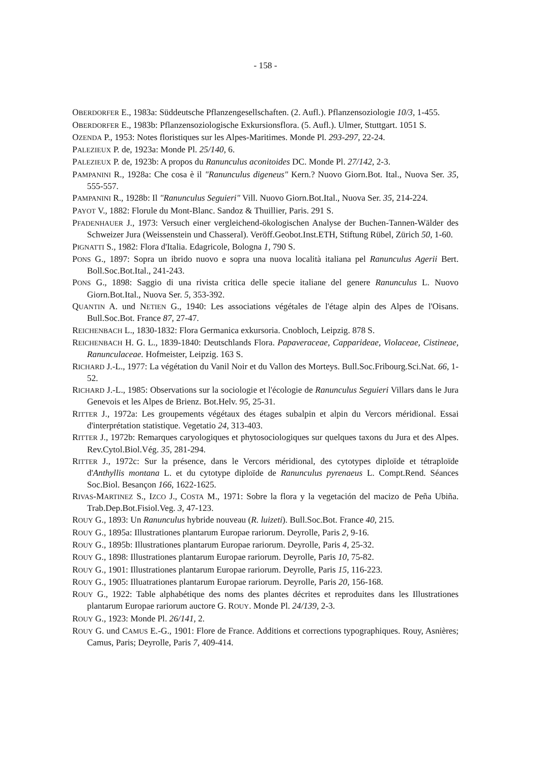- 158 -
OBERDORFER E., 1983a: Süddeutsche Pflanzengesellschaften. (2. Aufl.). Pflanzensoziologie 10/3, 1-455.
OBERDORFER E., 1983b: Pflanzensoziologische Exkursionsflora. (5. Aufl.). Ulmer, Stuttgart. 1051 S.
OZENDA P., 1953: Notes floristiques sur les Alpes-Maritimes. Monde Pl. 293-297, 22-24.
PALEZIEUX P. de, 1923a: Monde Pl. 25/140, 6.
PALEZIEUX P. de, 1923b: A propos du Ranunculus aconitoides DC. Monde Pl. 27/142, 2-3.
PAMPANINI R., 1928a: Che cosa è il "Ranunculus digeneus" Kern.? Nuovo Giorn.Bot. Ital., Nuova Ser. 35, 555-557.
PAMPANINI R., 1928b: Il "Ranunculus Seguieri" Vill. Nuovo Giorn.Bot.Ital., Nuova Ser. 35, 214-224.
PAYOT V., 1882: Florule du Mont-Blanc. Sandoz & Thuillier, Paris. 291 S.
PFADENHAUER J., 1973: Versuch einer vergleichend-ökologischen Analyse der Buchen-Tannen-Wälder des Schweizer Jura (Weissenstein und Chasseral). Veröff.Geobot.Inst.ETH, Stiftung Rübel, Zürich 50, 1-60.
PIGNATTI S., 1982: Flora d'Italia. Edagricole, Bologna 1, 790 S.
PONS G., 1897: Sopra un ibrido nuovo e sopra una nuova località italiana pel Ranunculus Agerii Bert. Boll.Soc.Bot.Ital., 241-243.
PONS G., 1898: Saggio di una rivista critica delle specie italiane del genere Ranunculus L. Nuovo Giorn.Bot.Ital., Nuova Ser. 5, 353-392.
QUANTIN A. und NETIEN G., 1940: Les associations végétales de l'étage alpin des Alpes de l'Oisans. Bull.Soc.Bot. France 87, 27-47.
REICHENBACH L., 1830-1832: Flora Germanica exkursoria. Cnobloch, Leipzig. 878 S.
REICHENBACH H. G. L., 1839-1840: Deutschlands Flora. Papaveraceae, Capparideae, Violaceae, Cistineae, Ranunculaceae. Hofmeister, Leipzig. 163 S.
RICHARD J.-L., 1977: La végétation du Vanil Noir et du Vallon des Morteys. Bull.Soc.Fribourg.Sci.Nat. 66, 1-52.
RICHARD J.-L., 1985: Observations sur la sociologie et l'écologie de Ranunculus Seguieri Villars dans le Jura Genevois et les Alpes de Brienz. Bot.Helv. 95, 25-31.
RITTER J., 1972a: Les groupements végétaux des étages subalpin et alpin du Vercors méridional. Essai d'interprétation statistique. Vegetatio 24, 313-403.
RITTER J., 1972b: Remarques caryologiques et phytosociologiques sur quelques taxons du Jura et des Alpes. Rev.Cytol.Biol.Vég. 35, 281-294.
RITTER J., 1972c: Sur la présence, dans le Vercors méridional, des cytotypes diploïde et tétraploïde d'Anthyllis montana L. et du cytotype diploïde de Ranunculus pyrenaeus L. Compt.Rend. Séances Soc.Biol. Besançon 166, 1622-1625.
RIVAS-MARTINEZ S., IZCO J., COSTA M., 1971: Sobre la flora y la vegetación del macizo de Peña Ubiña. Trab.Dep.Bot.Fisiol.Veg. 3, 47-123.
ROUY G., 1893: Un Ranunculus hybride nouveau (R. luizeti). Bull.Soc.Bot. France 40, 215.
ROUY G., 1895a: Illustrationes plantarum Europae rariorum. Deyrolle, Paris 2, 9-16.
ROUY G., 1895b: Illustrationes plantarum Europae rariorum. Deyrolle, Paris 4, 25-32.
ROUY G., 1898: Illustrationes plantarum Europae rariorum. Deyrolle, Paris 10, 75-82.
ROUY G., 1901: Illustrationes plantarum Europae rariorum. Deyrolle, Paris 15, 116-223.
ROUY G., 1905: Illuatrationes plantarum Europae rariorum. Deyrolle, Paris 20, 156-168.
ROUY G., 1922: Table alphabétique des noms des plantes décrites et reproduites dans les Illustrationes plantarum Europae rariorum auctore G. ROUY. Monde Pl. 24/139, 2-3.
ROUY G., 1923: Monde Pl. 26/141, 2.
ROUY G. und CAMUS E.-G., 1901: Flore de France. Additions et corrections typographiques. Rouy, Asnières; Camus, Paris; Deyrolle, Paris 7, 409-414.